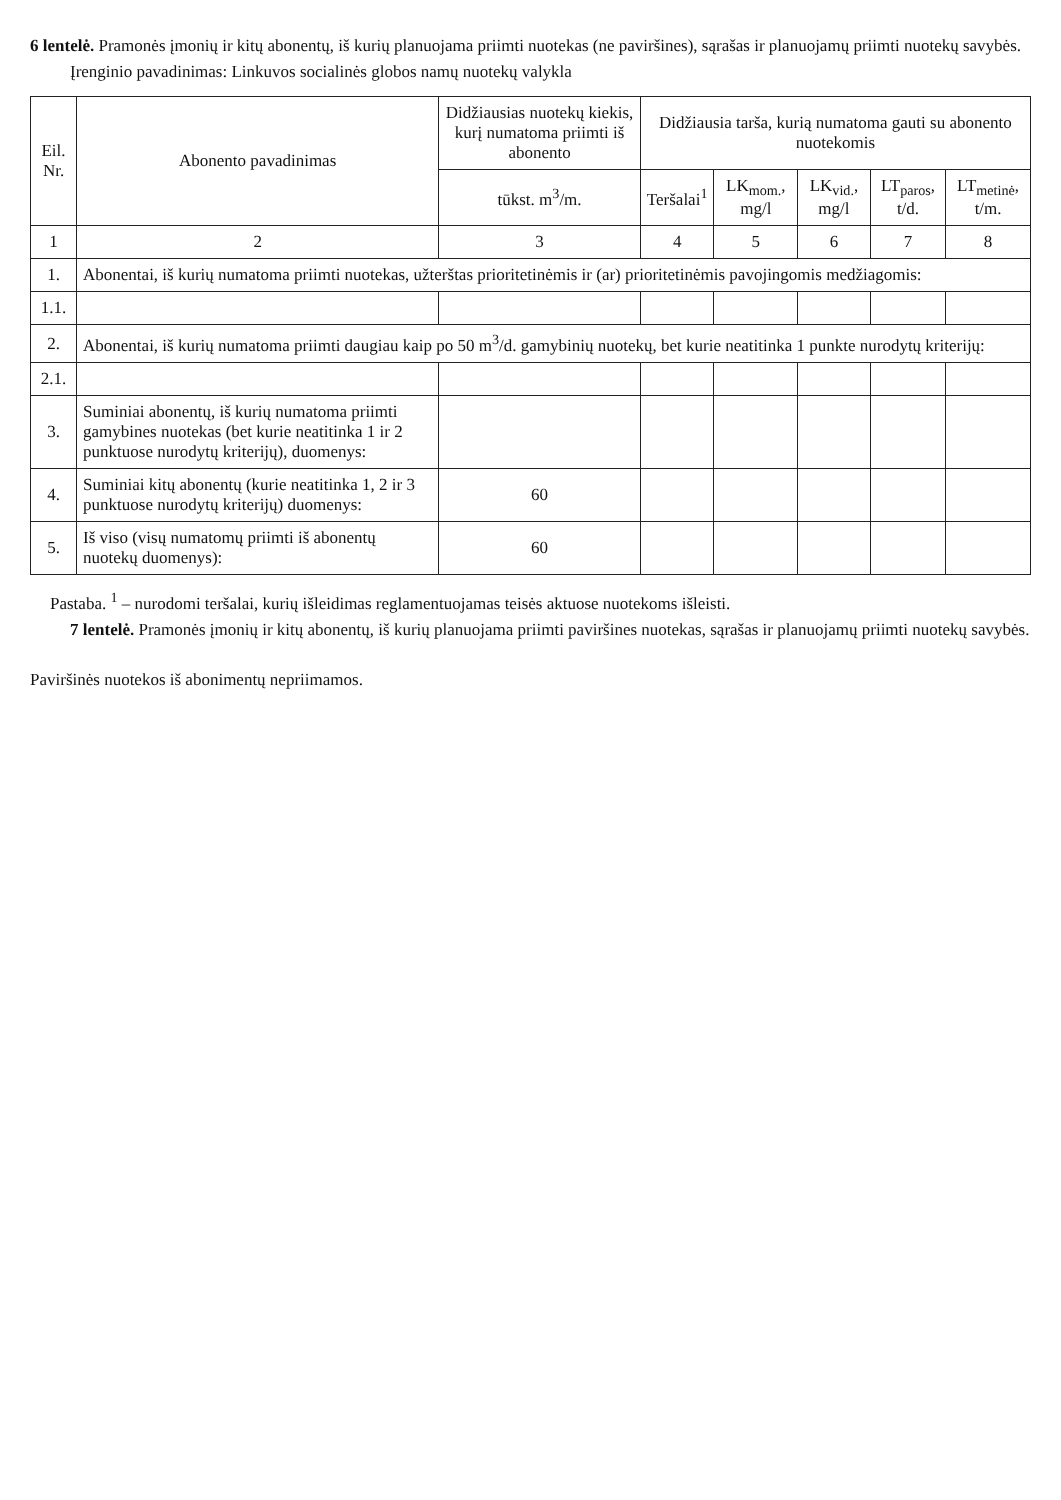6 lentelė. Pramonės įmonių ir kitų abonentų, iš kurių planuojama priimti nuotekas (ne paviršines), sąrašas ir planuojamų priimti nuotekų savybės.
Įrenginio pavadinimas: Linkuvos socialinės globos namų nuotekų valykla
| Eil. Nr. | Abonento pavadinimas | Didžiausias nuotekų kiekis, kurį numatoma priimti iš abonento | Didžiausia tarša, kurią numatoma gauti su abonento nuotekomis | | | | |
| --- | --- | --- | --- | --- | --- | --- | --- |
| | | tūkst. m<sup>3</sup>/m. | Teršalai<sup>1</sup> | LK<sub>mom.</sub>, mg/l | LK<sub>vid.</sub>, mg/l | LT<sub>paros</sub>, t/d. | LT<sub>metinė</sub>, t/m. |
| 1 | 2 | 3 | 4 | 5 | 6 | 7 | 8 |
| 1. | Abonentai, iš kurių numatoma priimti nuotekas, užterštas prioritetinėmis ir (ar) prioritetinėmis pavojingomis medžiagomis: | | | | | | |
| 1.1. | | | | | | | |
| 2. | Abonentai, iš kurių numatoma priimti daugiau kaip po 50 m<sup>3</sup>/d. gamybinių nuotekų, bet kurie neatitinka 1 punkte nurodytų kriterijų: | | | | | | |
| 2.1. | | | | | | | |
| 3. | Suminiai abonentų, iš kurių numatoma priimti gamybines nuotekas (bet kurie neatitinka 1 ir 2 punktuose nurodytų kriterijų), duomenys: | | | | | | |
| 4. | Suminiai kitų abonentų (kurie neatitinka 1, 2 ir 3 punktuose nurodytų kriterijų) duomenys: | 60 | | | | | |
| 5. | Iš viso (visų numatomų priimti iš abonentų nuotekų duomenys): | 60 | | | | | |
Pastaba. <sup>1</sup> – nurodomi teršalai, kurių išleidimas reglamentuojamas teisės aktuose nuotekoms išleisti.
7 lentelė. Pramonės įmonių ir kitų abonentų, iš kurių planuojama priimti paviršines nuotekas, sąrašas ir planuojamų priimti nuotekų savybės.
Paviršinės nuotekos iš abonimentų nepriimamos.